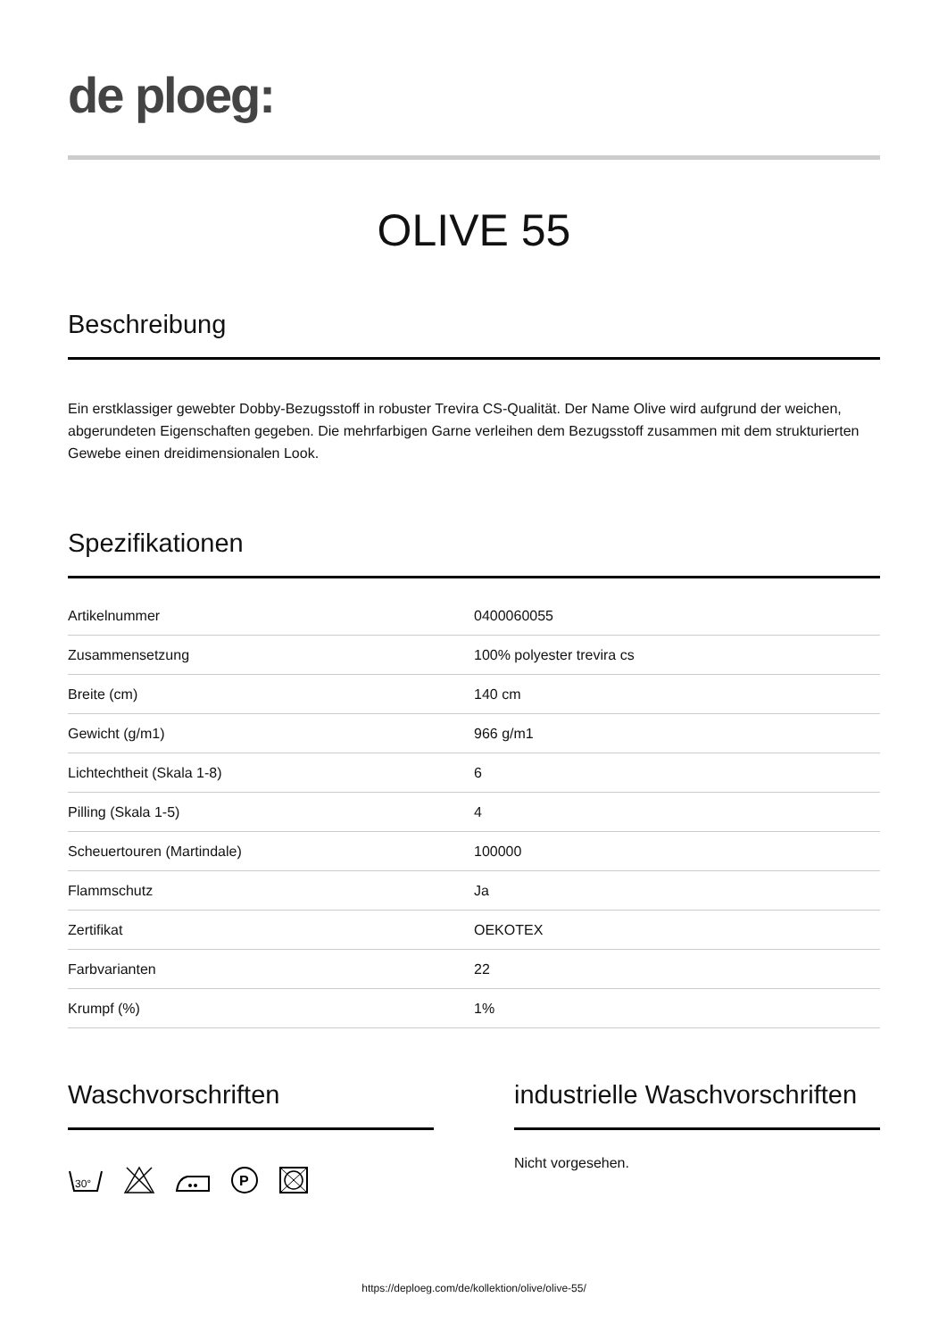de ploeg:
OLIVE 55
Beschreibung
Ein erstklassiger gewebter Dobby-Bezugsstoff in robuster Trevira CS-Qualität. Der Name Olive wird aufgrund der weichen, abgerundeten Eigenschaften gegeben. Die mehrfarbigen Garne verleihen dem Bezugsstoff zusammen mit dem strukturierten Gewebe einen dreidimensionalen Look.
Spezifikationen
| Artikelnummer | 0400060055 |
| Zusammensetzung | 100% polyester trevira cs |
| Breite (cm) | 140 cm |
| Gewicht (g/m1) | 966 g/m1 |
| Lichtechtheit (Skala 1-8) | 6 |
| Pilling (Skala 1-5) | 4 |
| Scheuertouren (Martindale) | 100000 |
| Flammschutz | Ja |
| Zertifikat | OEKOTEX |
| Farbvarianten | 22 |
| Krumpf (%) | 1% |
Waschvorschriften
30°
P
industrielle Waschvorschriften
Nicht vorgesehen.
https://deploeg.com/de/kollektion/olive/olive-55/